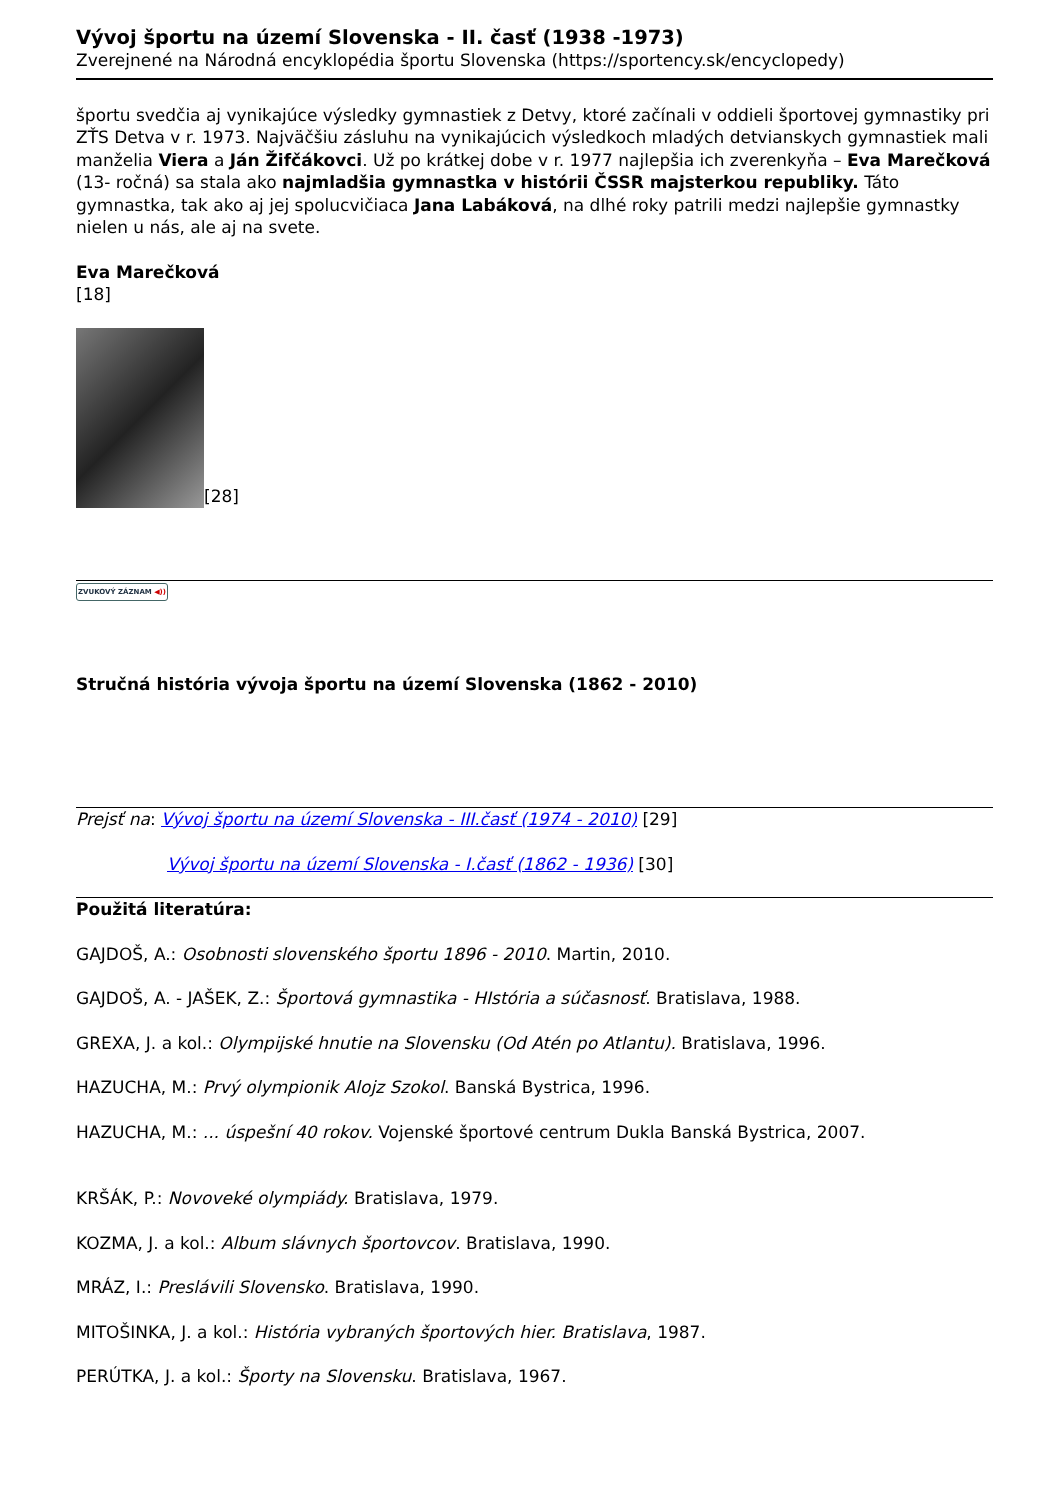Vývoj športu na území Slovenska - II. časť (1938 -1973)
Zverejnené na Národná encyklopédia športu Slovenska (https://sportency.sk/encyclopedy)
športu svedčia aj vynikajúce výsledky gymnastiek z Detvy, ktoré začínali v oddieli športovej gymnastiky pri ZŤS Detva v r. 1973. Najväčšiu zásluhu na vynikajúcich výsledkoch mladých detvianskych gymnastiek mali manželia Viera a Ján Žifčákovci. Už po krátkej dobe v r. 1977 najlepšia ich zverenkyňa – Eva Marečková (13- ročná) sa stala ako najmladšia gymnastka v histórii ČSSR majsterkou republiky. Táto gymnastka, tak ako aj jej spolucvičiaca Jana Labáková, na dlhé roky patrili medzi najlepšie gymnastky nielen u nás, ale aj na svete.
Eva Marečková
[18]
[28]
ZVUKOVÝ ZÁZNAM ◀))
Stručná história vývoja športu na území Slovenska (1862 - 2010)
Prejsť na: Vývoj športu na území Slovenska - III.časť (1974 - 2010) [29]
Vývoj športu na území Slovenska - I.časť (1862 - 1936) [30]
Použitá literatúra:
GAJDOŠ, A.: Osobnosti slovenského športu 1896 - 2010. Martin, 2010.
GAJDOŠ, A. - JAŠEK, Z.: Športová gymnastika - HIstória a súčasnosť. Bratislava, 1988.
GREXA, J. a kol.: Olympijské hnutie na Slovensku (Od Atén po Atlantu). Bratislava, 1996.
HAZUCHA, M.: Prvý olympionik Alojz Szokol. Banská Bystrica, 1996.
HAZUCHA, M.: ... úspešní 40 rokov. Vojenské športové centrum Dukla Banská Bystrica, 2007.
KRŠÁK, P.: Novoveké olympiády. Bratislava, 1979.
KOZMA, J. a kol.: Album slávnych športovcov. Bratislava, 1990.
MRÁZ, I.: Preslávili Slovensko. Bratislava, 1990.
MITOŠINKA, J. a kol.: História vybraných športových hier. Bratislava, 1987.
PERÚTKA, J. a kol.: Športy na Slovensku. Bratislava, 1967.